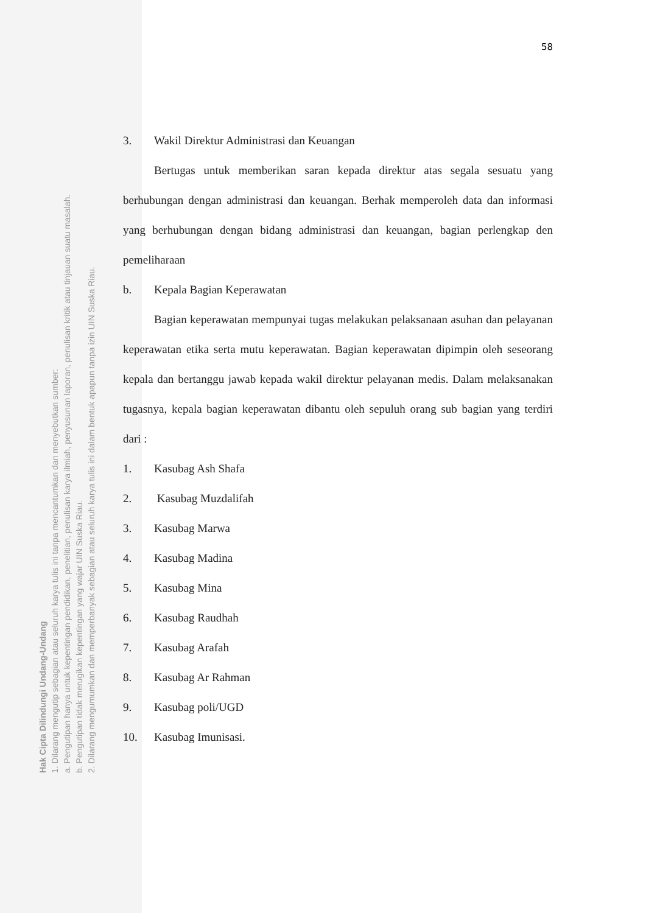58
3. Wakil Direktur Administrasi dan Keuangan
Bertugas untuk memberikan saran kepada direktur atas segala sesuatu yang berhubungan dengan administrasi dan keuangan. Berhak memperoleh data dan informasi yang berhubungan dengan bidang administrasi dan keuangan, bagian perlengkap den pemeliharaan
b. Kepala Bagian Keperawatan
Bagian keperawatan mempunyai tugas melakukan pelaksanaan asuhan dan pelayanan keperawatan etika serta mutu keperawatan. Bagian keperawatan dipimpin oleh seseorang kepala dan bertanggu jawab kepada wakil direktur pelayanan medis. Dalam melaksanakan tugasnya, kepala bagian keperawatan dibantu oleh sepuluh orang sub bagian yang terdiri dari :
1. Kasubag Ash Shafa
2. Kasubag Muzdalifah
3. Kasubag Marwa
4. Kasubag Madina
5. Kasubag Mina
6. Kasubag Raudhah
7. Kasubag Arafah
8. Kasubag Ar Rahman
9. Kasubag poli/UGD
10. Kasubag Imunisasi.
Hak Cipta Dilindungi Undang-Undang
1. Dilarang mengutip sebagian atau seluruh karya tulis ini tanpa mencantumkan dan menyebutkan sumber:
a. Pengutipan hanya untuk kepentingan pendidikan, penelitian, penulisan karya ilmiah, penyusunan laporan, penulisan kritik atau tinjauan suatu masalah.
b. Pengutipan tidak merugikan kepentingan yang wajar UIN Suska Riau.
2. Dilarang mengumumkan dan memperbanyak sebagian atau seluruh karya tulis ini dalam bentuk apapun tanpa izin UIN Suska Riau.